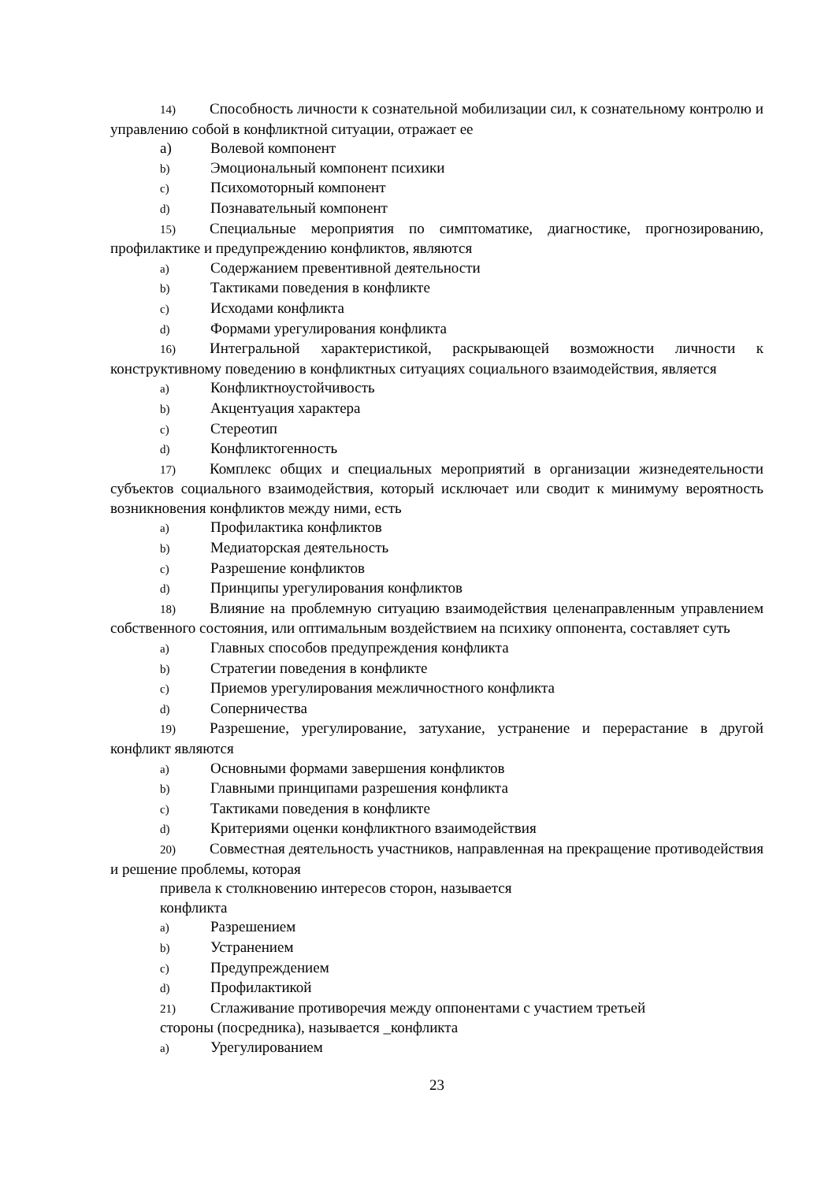14) Способность личности к сознательной мобилизации сил, к сознательному контролю и управлению собой в конфликтной ситуации, отражает ее
a) Волевой компонент
b) Эмоциональный компонент психики
c) Психомоторный компонент
d) Познавательный компонент
15) Специальные мероприятия по симптоматике, диагностике, прогнозированию, профилактике и предупреждению конфликтов, являются
a) Содержанием превентивной деятельности
b) Тактиками поведения в конфликте
c) Исходами конфликта
d) Формами урегулирования конфликта
16) Интегральной характеристикой, раскрывающей возможности личности к конструктивному поведению в конфликтных ситуациях социального взаимодействия, является
a) Конфликтноустойчивость
b) Акцентуация характера
c) Стереотип
d) Конфликтогенность
17) Комплекс общих и специальных мероприятий в организации жизнедеятельности субъектов социального взаимодействия, который исключает или сводит к минимуму вероятность возникновения конфликтов между ними, есть
a) Профилактика конфликтов
b) Медиаторская деятельность
c) Разрешение конфликтов
d) Принципы урегулирования конфликтов
18) Влияние на проблемную ситуацию взаимодействия целенаправленным управлением собственного состояния, или оптимальным воздействием на психику оппонента, составляет суть
a) Главных способов предупреждения конфликта
b) Стратегии поведения в конфликте
c) Приемов урегулирования межличностного конфликта
d) Соперничества
19) Разрешение, урегулирование, затухание, устранение и перерастание в другой конфликт являются
a) Основными формами завершения конфликтов
b) Главными принципами разрешения конфликта
c) Тактиками поведения в конфликте
d) Критериями оценки конфликтного взаимодействия
20) Совместная деятельность участников, направленная на прекращение противодействия и решение проблемы, которая
привела к столкновению интересов сторон, называется
конфликта
a) Разрешением
b) Устранением
c) Предупреждением
d) Профилактикой
21) Сглаживание противоречия между оппонентами с участием третьей
стороны (посредника), называется _конфликта
a) Урегулированием
23